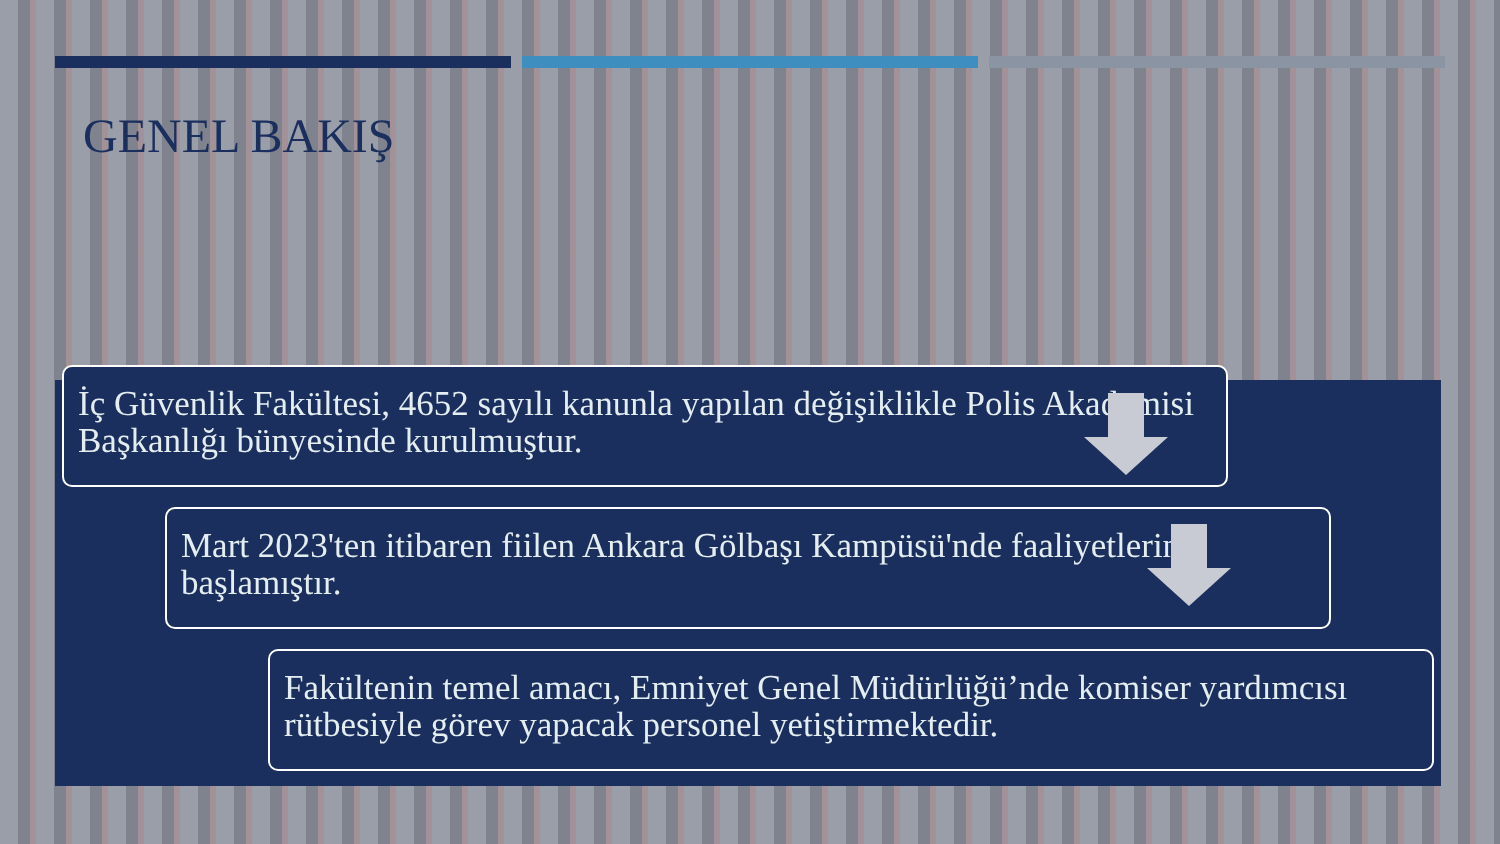GENEL BAKIŞ
İç Güvenlik Fakültesi, 4652 sayılı kanunla yapılan değişiklikle Polis Akademisi Başkanlığı bünyesinde kurulmuştur.
Mart 2023'ten itibaren fiilen Ankara Gölbaşı Kampüsü'nde faaliyetlerine başlamıştır.
Fakültenin temel amacı, Emniyet Genel Müdürlüğü’nde komiser yardımcısı rütbesiyle görev yapacak personel yetiştirmektedir.